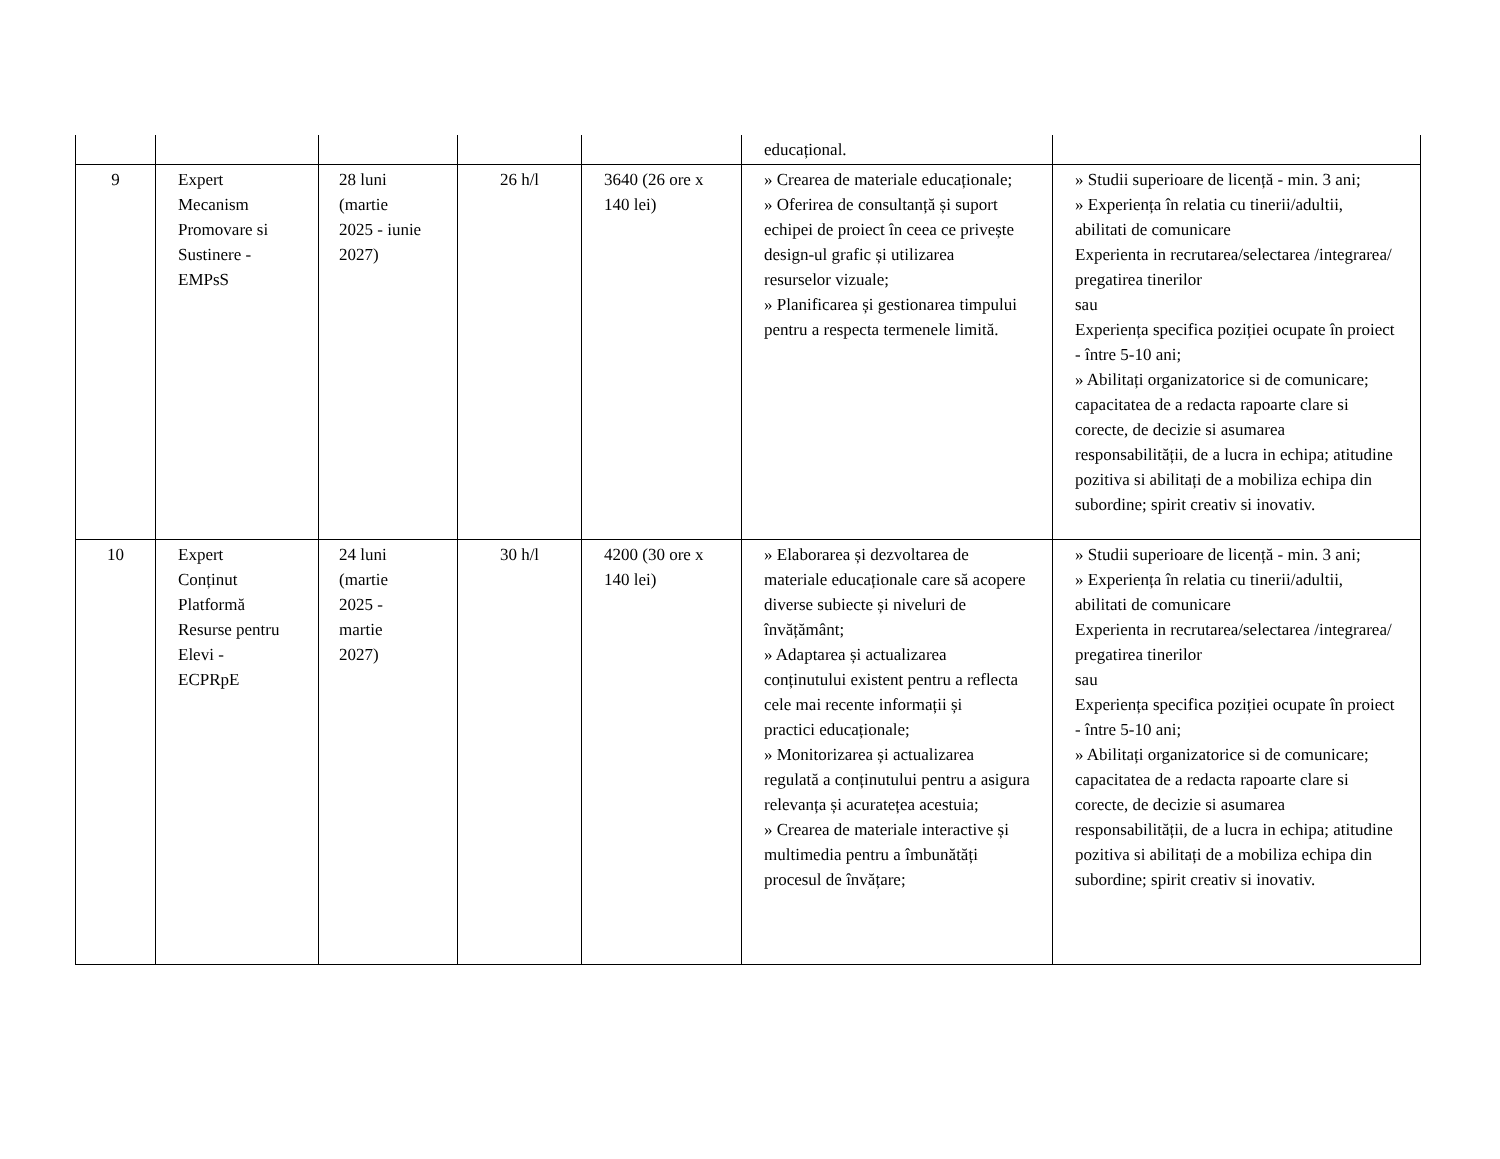| | | | | | educațional. | |
| 9 | Expert Mecanism Promovare si Sustinere - EMPsS | 28 luni (martie 2025 - iunie 2027) | 26 h/l | 3640 (26 ore x 140 lei) | » Crearea de materiale educaționale; » Oferirea de consultanță și suport echipei de proiect în ceea ce privește design-ul grafic și utilizarea resurselor vizuale; » Planificarea și gestionarea timpului pentru a respecta termenele limită. | » Studii superioare de licență - min. 3 ani; » Experiența în relatia cu tinerii/adultii, abilitati de comunicare Experienta in recrutarea/selectarea /integrarea/ pregatirea tinerilor sau Experiența specifica poziției ocupate în proiect - între 5-10 ani; » Abilitați organizatorice si de comunicare; capacitatea de a redacta rapoarte clare si corecte, de decizie si asumarea responsabilității, de a lucra in echipa; atitudine pozitiva si abilitați de a mobiliza echipa din subordine; spirit creativ si inovativ. |
| 10 | Expert Conținut Platformă Resurse pentru Elevi - ECPRpE | 24 luni (martie 2025 - martie 2027) | 30 h/l | 4200 (30 ore x 140 lei) | » Elaborarea și dezvoltarea de materiale educaționale care să acopere diverse subiecte și niveluri de învățământ; » Adaptarea și actualizarea conținutului existent pentru a reflecta cele mai recente informații și practici educaționale; » Monitorizarea și actualizarea regulată a conținutului pentru a asigura relevanța și acuratețea acestuia; » Crearea de materiale interactive și multimedia pentru a îmbunătăți procesul de învățare; | » Studii superioare de licență - min. 3 ani; » Experiența în relatia cu tinerii/adultii, abilitati de comunicare Experienta in recrutarea/selectarea /integrarea/ pregatirea tinerilor sau Experiența specifica poziției ocupate în proiect - între 5-10 ani; » Abilitați organizatorice si de comunicare; capacitatea de a redacta rapoarte clare si corecte, de decizie si asumarea responsabilității, de a lucra in echipa; atitudine pozitiva si abilitați de a mobiliza echipa din subordine; spirit creativ si inovativ. |